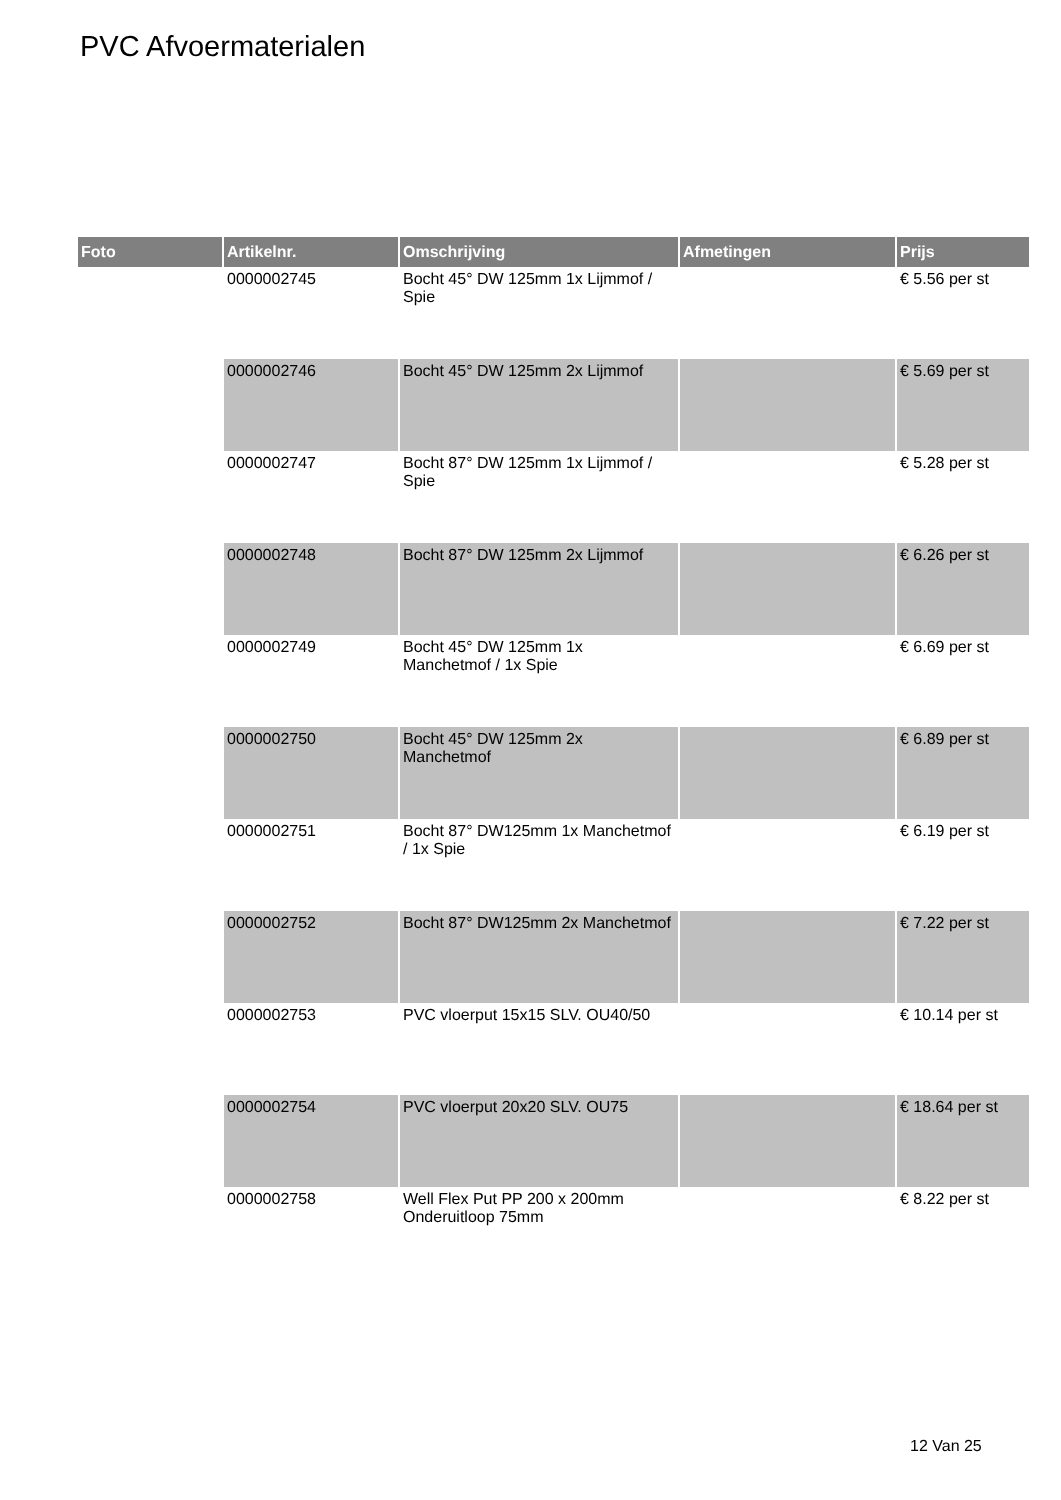PVC Afvoermaterialen
| Foto | Artikelnr. | Omschrijving | Afmetingen | Prijs |
| --- | --- | --- | --- | --- |
| | 0000002745 | Bocht 45° DW 125mm 1x Lijmmof / Spie | | € 5.56 per st |
| | 0000002746 | Bocht 45° DW 125mm 2x Lijmmof | | € 5.69 per st |
| | 0000002747 | Bocht 87° DW 125mm 1x Lijmmof / Spie | | € 5.28 per st |
| | 0000002748 | Bocht 87° DW 125mm 2x Lijmmof | | € 6.26 per st |
| | 0000002749 | Bocht 45° DW 125mm 1x Manchetmof / 1x Spie | | € 6.69 per st |
| | 0000002750 | Bocht 45° DW 125mm 2x Manchetmof | | € 6.89 per st |
| | 0000002751 | Bocht 87° DW125mm 1x Manchetmof / 1x Spie | | € 6.19 per st |
| | 0000002752 | Bocht 87° DW125mm 2x Manchetmof | | € 7.22 per st |
| | 0000002753 | PVC vloerput 15x15 SLV. OU40/50 | | € 10.14 per st |
| | 0000002754 | PVC vloerput 20x20 SLV. OU75 | | € 18.64 per st |
| | 0000002758 | Well Flex Put PP 200 x 200mm Onderuitloop 75mm | | € 8.22 per st |
12 Van 25